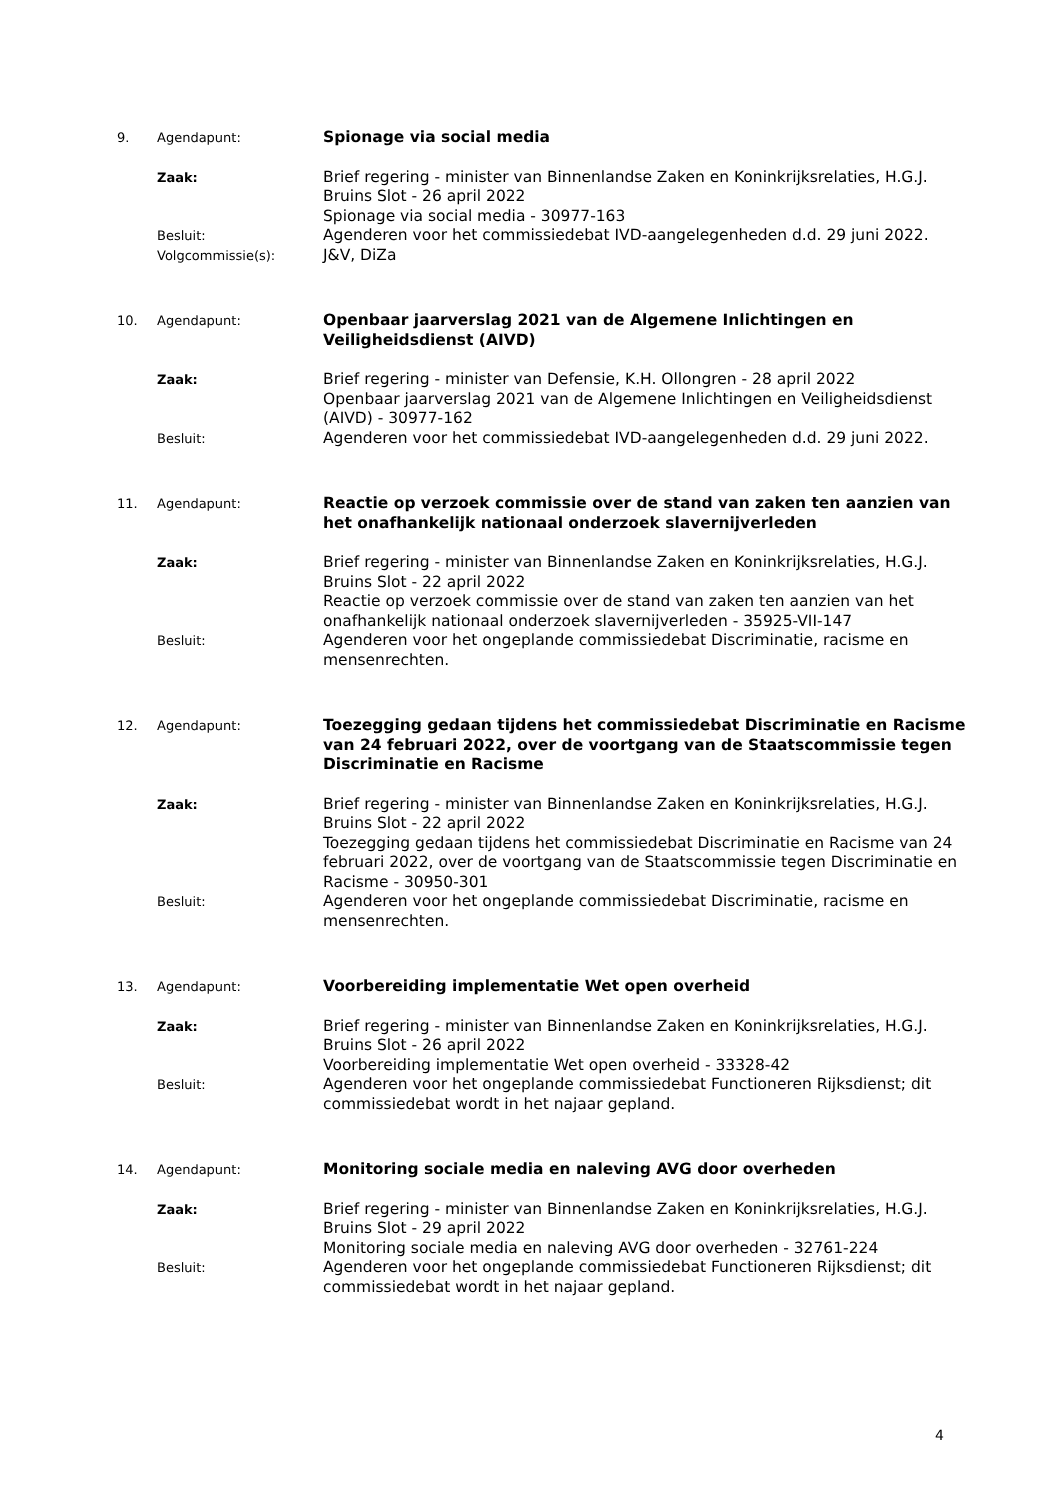| 9. | Agendapunt: | Spionage via social media |
| | Zaak: | Brief regering - minister van Binnenlandse Zaken en Koninkrijksrelaties, H.G.J. Bruins Slot - 26 april 2022 Spionage via social media - 30977-163 |
| | Besluit: | Agenderen voor het commissiedebat IVD-aangelegenheden d.d. 29 juni 2022. |
| | Volgcommissie(s): | J&V, DiZa |
| 10. | Agendapunt: | Openbaar jaarverslag 2021 van de Algemene Inlichtingen en Veiligheidsdienst (AIVD) |
| | Zaak: | Brief regering - minister van Defensie, K.H. Ollongren - 28 april 2022 Openbaar jaarverslag 2021 van de Algemene Inlichtingen en Veiligheidsdienst (AIVD) - 30977-162 |
| | Besluit: | Agenderen voor het commissiedebat IVD-aangelegenheden d.d. 29 juni 2022. |
| 11. | Agendapunt: | Reactie op verzoek commissie over de stand van zaken ten aanzien van het onafhankelijk nationaal onderzoek slavernijverleden |
| | Zaak: | Brief regering - minister van Binnenlandse Zaken en Koninkrijksrelaties, H.G.J. Bruins Slot - 22 april 2022 Reactie op verzoek commissie over de stand van zaken ten aanzien van het onafhankelijk nationaal onderzoek slavernijverleden - 35925-VII-147 |
| | Besluit: | Agenderen voor het ongeplande commissiedebat Discriminatie, racisme en mensenrechten. |
| 12. | Agendapunt: | Toezegging gedaan tijdens het commissiedebat Discriminatie en Racisme van 24 februari 2022, over de voortgang van de Staatscommissie tegen Discriminatie en Racisme |
| | Zaak: | Brief regering - minister van Binnenlandse Zaken en Koninkrijksrelaties, H.G.J. Bruins Slot - 22 april 2022 Toezegging gedaan tijdens het commissiedebat Discriminatie en Racisme van 24 februari 2022, over de voortgang van de Staatscommissie tegen Discriminatie en Racisme - 30950-301 |
| | Besluit: | Agenderen voor het ongeplande commissiedebat Discriminatie, racisme en mensenrechten. |
| 13. | Agendapunt: | Voorbereiding implementatie Wet open overheid |
| | Zaak: | Brief regering - minister van Binnenlandse Zaken en Koninkrijksrelaties, H.G.J. Bruins Slot - 26 april 2022 Voorbereiding implementatie Wet open overheid - 33328-42 |
| | Besluit: | Agenderen voor het ongeplande commissiedebat Functioneren Rijksdienst; dit commissiedebat wordt in het najaar gepland. |
| 14. | Agendapunt: | Monitoring sociale media en naleving AVG door overheden |
| | Zaak: | Brief regering - minister van Binnenlandse Zaken en Koninkrijksrelaties, H.G.J. Bruins Slot - 29 april 2022 Monitoring sociale media en naleving AVG door overheden - 32761-224 |
| | Besluit: | Agenderen voor het ongeplande commissiedebat Functioneren Rijksdienst; dit commissiedebat wordt in het najaar gepland. |
4